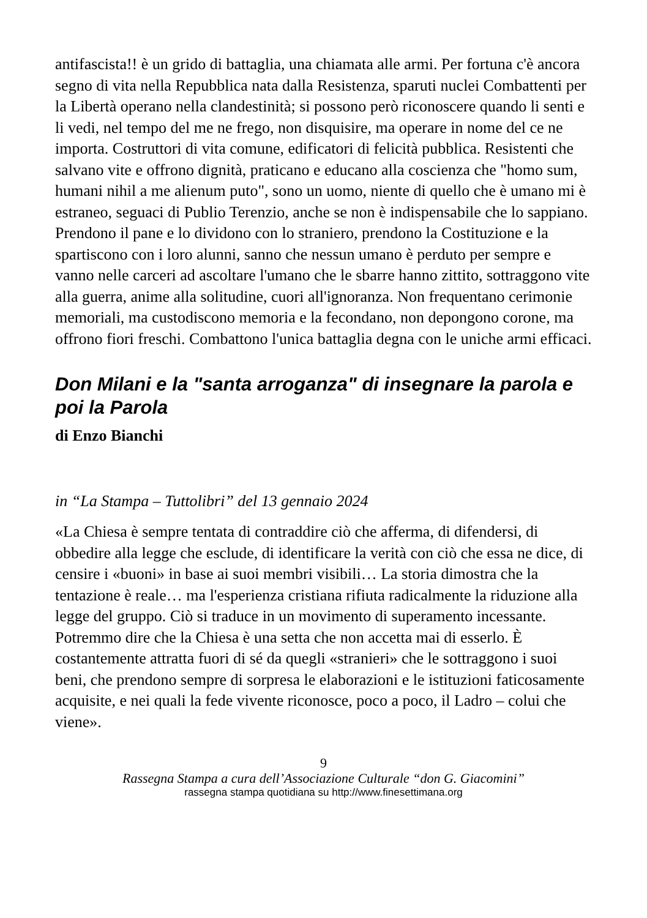antifascista!! è un grido di battaglia, una chiamata alle armi. Per fortuna c'è ancora segno di vita nella Repubblica nata dalla Resistenza, sparuti nuclei Combattenti per la Libertà operano nella clandestinità; si possono però riconoscere quando li senti e li vedi, nel tempo del me ne frego, non disquisire, ma operare in nome del ce ne importa. Costruttori di vita comune, edificatori di felicità pubblica. Resistenti che salvano vite e offrono dignità, praticano e educano alla coscienza che "homo sum, humani nihil a me alienum puto", sono un uomo, niente di quello che è umano mi è estraneo, seguaci di Publio Terenzio, anche se non è indispensabile che lo sappiano. Prendono il pane e lo dividono con lo straniero, prendono la Costituzione e la spartiscono con i loro alunni, sanno che nessun umano è perduto per sempre e vanno nelle carceri ad ascoltare l'umano che le sbarre hanno zittito, sottraggono vite alla guerra, anime alla solitudine, cuori all'ignoranza. Non frequentano cerimonie memoriali, ma custodiscono memoria e la fecondano, non depongono corone, ma offrono fiori freschi. Combattono l'unica battaglia degna con le uniche armi efficaci.
Don Milani e la "santa arroganza" di insegnare la parola e poi la Parola
di Enzo Bianchi
in “La Stampa – Tuttolibri” del 13 gennaio 2024
«La Chiesa è sempre tentata di contraddire ciò che afferma, di difendersi, di obbedire alla legge che esclude, di identificare la verità con ciò che essa ne dice, di censire i «buoni» in base ai suoi membri visibili… La storia dimostra che la tentazione è reale… ma l'esperienza cristiana rifiuta radicalmente la riduzione alla legge del gruppo. Ciò si traduce in un movimento di superamento incessante. Potremmo dire che la Chiesa è una setta che non accetta mai di esserlo. È costantemente attratta fuori di sé da quegli «stranieri» che le sottraggono i suoi beni, che prendono sempre di sorpresa le elaborazioni e le istituzioni faticosamente acquisite, e nei quali la fede vivente riconosce, poco a poco, il Ladro – colui che viene».
9
Rassegna Stampa a cura dell’Associazione Culturale “don G. Giacomini”
rassegna stampa quotidiana su http://www.finesettimana.org